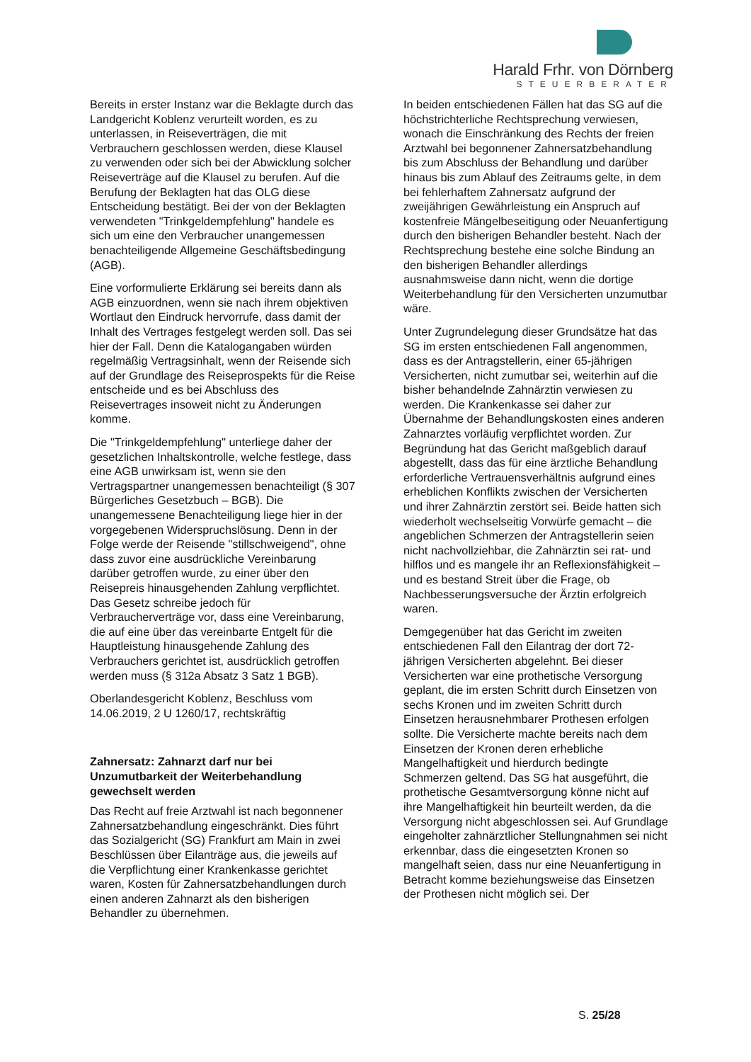Harald Frhr. von Dörnberg
STEUERBERATER
Bereits in erster Instanz war die Beklagte durch das Landgericht Koblenz verurteilt worden, es zu unterlassen, in Reiseverträgen, die mit Verbrauchern geschlossen werden, diese Klausel zu verwenden oder sich bei der Abwicklung solcher Reiseverträge auf die Klausel zu berufen. Auf die Berufung der Beklagten hat das OLG diese Entscheidung bestätigt. Bei der von der Beklagten verwendeten "Trinkgeldempfehlung" handele es sich um eine den Verbraucher unangemessen benachteiligende Allgemeine Geschäftsbedingung (AGB).
Eine vorformulierte Erklärung sei bereits dann als AGB einzuordnen, wenn sie nach ihrem objektiven Wortlaut den Eindruck hervorrufe, dass damit der Inhalt des Vertrages festgelegt werden soll. Das sei hier der Fall. Denn die Katalogangaben würden regelmäßig Vertragsinhalt, wenn der Reisende sich auf der Grundlage des Reiseprospekts für die Reise entscheide und es bei Abschluss des Reisevertrages insoweit nicht zu Änderungen komme.
Die "Trinkgeldempfehlung" unterliege daher der gesetzlichen Inhaltskontrolle, welche festlege, dass eine AGB unwirksam ist, wenn sie den Vertragspartner unangemessen benachteiligt (§ 307 Bürgerliches Gesetzbuch – BGB). Die unangemessene Benachteiligung liege hier in der vorgegebenen Widerspruchslösung. Denn in der Folge werde der Reisende "stillschweigend", ohne dass zuvor eine ausdrückliche Vereinbarung darüber getroffen wurde, zu einer über den Reisepreis hinausgehenden Zahlung verpflichtet. Das Gesetz schreibe jedoch für Verbraucherverträge vor, dass eine Vereinbarung, die auf eine über das vereinbarte Entgelt für die Hauptleistung hinausgehende Zahlung des Verbrauchers gerichtet ist, ausdrücklich getroffen werden muss (§ 312a Absatz 3 Satz 1 BGB).
Oberlandesgericht Koblenz, Beschluss vom 14.06.2019, 2 U 1260/17, rechtskräftig
Zahnersatz: Zahnarzt darf nur bei Unzumutbarkeit der Weiterbehandlung gewechselt werden
Das Recht auf freie Arztwahl ist nach begonnener Zahnersatzbehandlung eingeschränkt. Dies führt das Sozialgericht (SG) Frankfurt am Main in zwei Beschlüssen über Eilanträge aus, die jeweils auf die Verpflichtung einer Krankenkasse gerichtet waren, Kosten für Zahnersatzbehandlungen durch einen anderen Zahnarzt als den bisherigen Behandler zu übernehmen.
In beiden entschiedenen Fällen hat das SG auf die höchstrichterliche Rechtsprechung verwiesen, wonach die Einschränkung des Rechts der freien Arztwahl bei begonnener Zahnersatzbehandlung bis zum Abschluss der Behandlung und darüber hinaus bis zum Ablauf des Zeitraums gelte, in dem bei fehlerhaftem Zahnersatz aufgrund der zweijährigen Gewährleistung ein Anspruch auf kostenfreie Mängelbeseitigung oder Neuanfertigung durch den bisherigen Behandler besteht. Nach der Rechtsprechung bestehe eine solche Bindung an den bisherigen Behandler allerdings ausnahmsweise dann nicht, wenn die dortige Weiterbehandlung für den Versicherten unzumutbar wäre.
Unter Zugrundelegung dieser Grundsätze hat das SG im ersten entschiedenen Fall angenommen, dass es der Antragstellerin, einer 65-jährigen Versicherten, nicht zumutbar sei, weiterhin auf die bisher behandelnde Zahnärztin verwiesen zu werden. Die Krankenkasse sei daher zur Übernahme der Behandlungskosten eines anderen Zahnarztes vorläufig verpflichtet worden. Zur Begründung hat das Gericht maßgeblich darauf abgestellt, dass das für eine ärztliche Behandlung erforderliche Vertrauensverhältnis aufgrund eines erheblichen Konflikts zwischen der Versicherten und ihrer Zahnärztin zerstört sei. Beide hatten sich wiederholt wechselseitig Vorwürfe gemacht – die angeblichen Schmerzen der Antragstellerin seien nicht nachvollziehbar, die Zahnärztin sei rat- und hilflos und es mangele ihr an Reflexionsfähigkeit – und es bestand Streit über die Frage, ob Nachbesserungsversuche der Ärztin erfolgreich waren.
Demgegenüber hat das Gericht im zweiten entschiedenen Fall den Eilantrag der dort 72-jährigen Versicherten abgelehnt. Bei dieser Versicherten war eine prothetische Versorgung geplant, die im ersten Schritt durch Einsetzen von sechs Kronen und im zweiten Schritt durch Einsetzen herausnehmbarer Prothesen erfolgen sollte. Die Versicherte machte bereits nach dem Einsetzen der Kronen deren erhebliche Mangelhaftigkeit und hierdurch bedingte Schmerzen geltend. Das SG hat ausgeführt, die prothetische Gesamtversorgung könne nicht auf ihre Mangelhaftigkeit hin beurteilt werden, da die Versorgung nicht abgeschlossen sei. Auf Grundlage eingeholter zahnärztlicher Stellungnahmen sei nicht erkennbar, dass die eingesetzten Kronen so mangelhaft seien, dass nur eine Neuanfertigung in Betracht komme beziehungsweise das Einsetzen der Prothesen nicht möglich sei. Der
S. 25/28